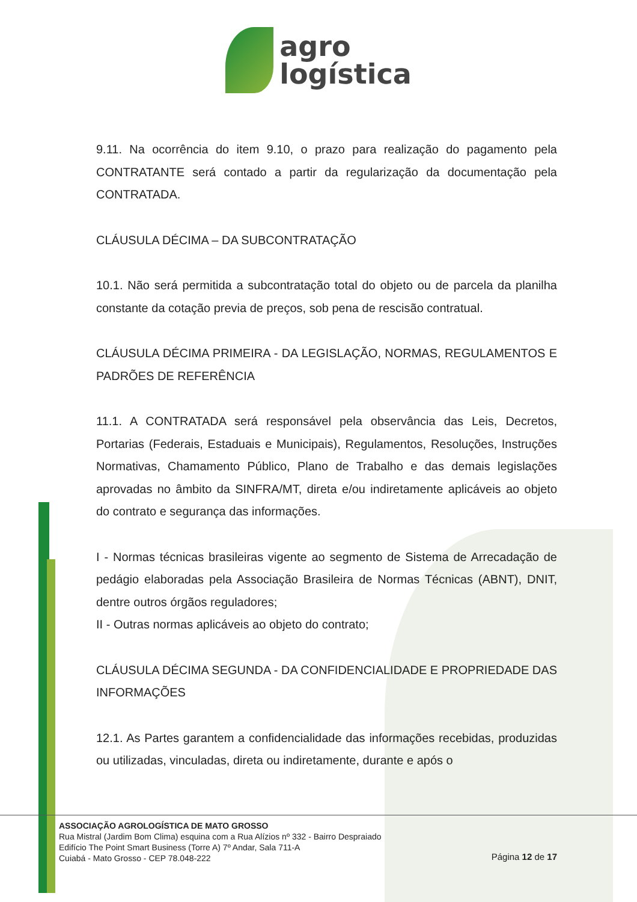agro
logística
9.11. Na ocorrência do item 9.10, o prazo para realização do pagamento pela CONTRATANTE será contado a partir da regularização da documentação pela CONTRATADA.
CLÁUSULA DÉCIMA – DA SUBCONTRATAÇÃO
10.1. Não será permitida a subcontratação total do objeto ou de parcela da planilha constante da cotação previa de preços, sob pena de rescisão contratual.
CLÁUSULA DÉCIMA PRIMEIRA - DA LEGISLAÇÃO, NORMAS, REGULAMENTOS E PADRÕES DE REFERÊNCIA
11.1. A CONTRATADA será responsável pela observância das Leis, Decretos, Portarias (Federais, Estaduais e Municipais), Regulamentos, Resoluções, Instruções Normativas, Chamamento Público, Plano de Trabalho e das demais legislações aprovadas no âmbito da SINFRA/MT, direta e/ou indiretamente aplicáveis ao objeto do contrato e segurança das informações.
I - Normas técnicas brasileiras vigente ao segmento de Sistema de Arrecadação de pedágio elaboradas pela Associação Brasileira de Normas Técnicas (ABNT), DNIT, dentre outros órgãos reguladores;
II - Outras normas aplicáveis ao objeto do contrato;
CLÁUSULA DÉCIMA SEGUNDA - DA CONFIDENCIALIDADE E PROPRIEDADE DAS INFORMAÇÕES
12.1. As Partes garantem a confidencialidade das informações recebidas, produzidas ou utilizadas, vinculadas, direta ou indiretamente, durante e após o
ASSOCIAÇÃO AGROLOGÍSTICA DE MATO GROSSO
Rua Mistral (Jardim Bom Clima) esquina com a Rua Alízios nº 332 - Bairro Despraiado
Edifício The Point Smart Business (Torre A) 7º Andar, Sala 711-A
Cuiabá - Mato Grosso - CEP 78.048-222
Página 12 de 17